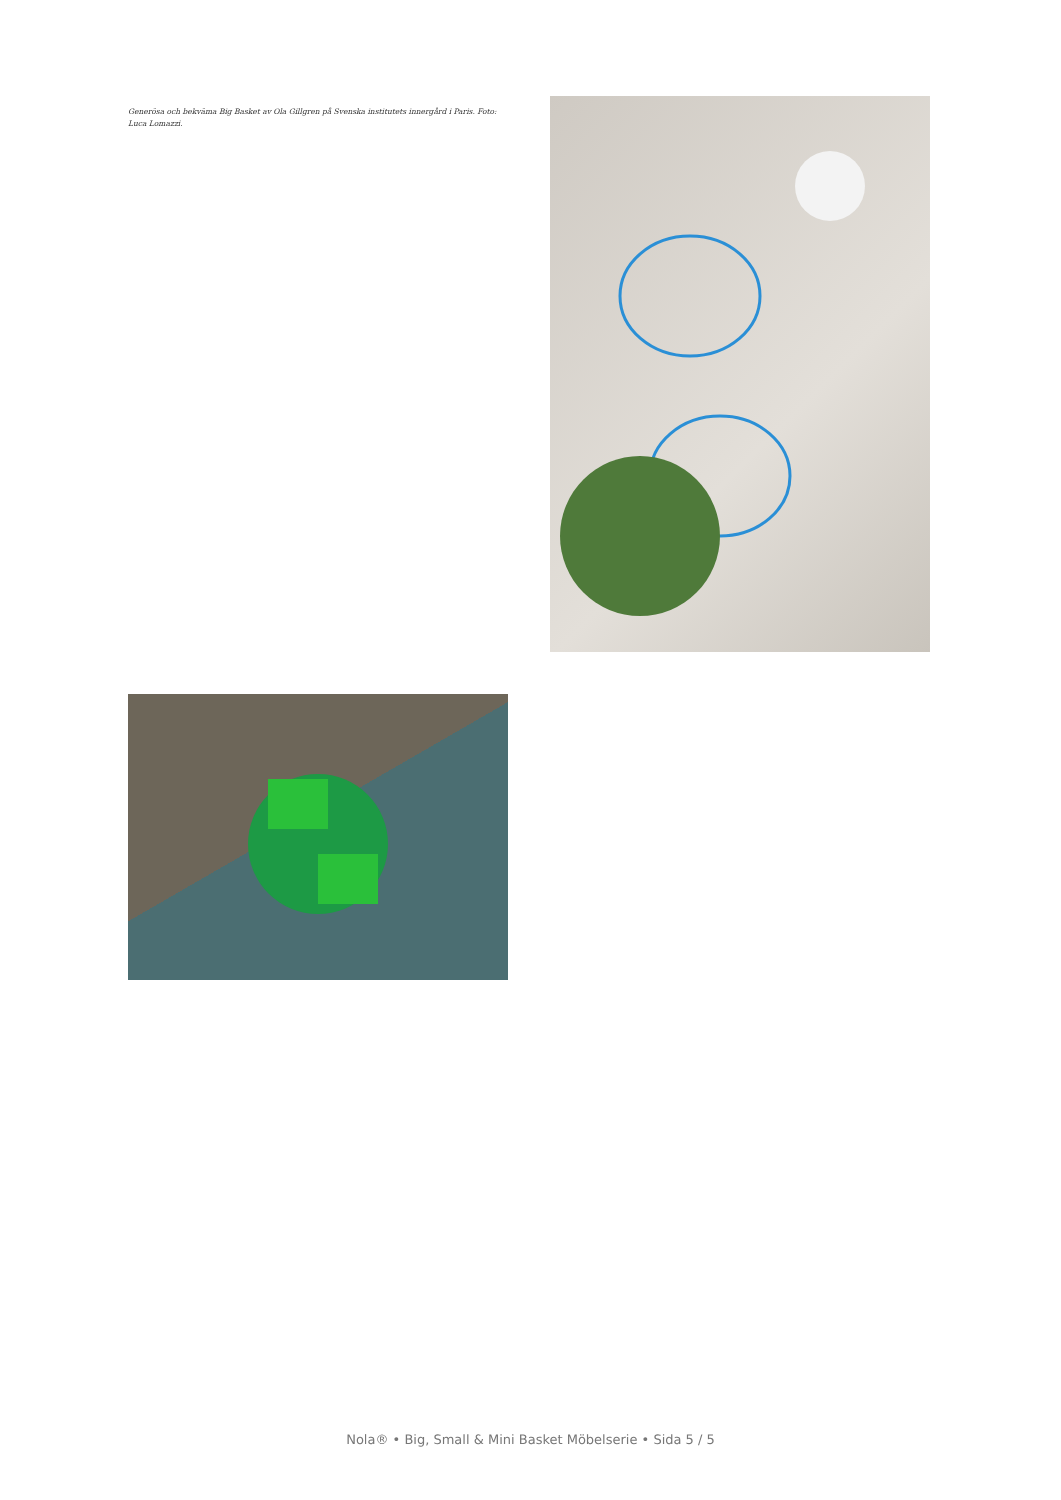Generösa och bekväma Big Basket av Ola Gillgren på Svenska institutets innergård i Paris. Foto: Luca Lomazzi.
Nola® • Big, Small & Mini Basket Möbelserie • Sida 5 / 5